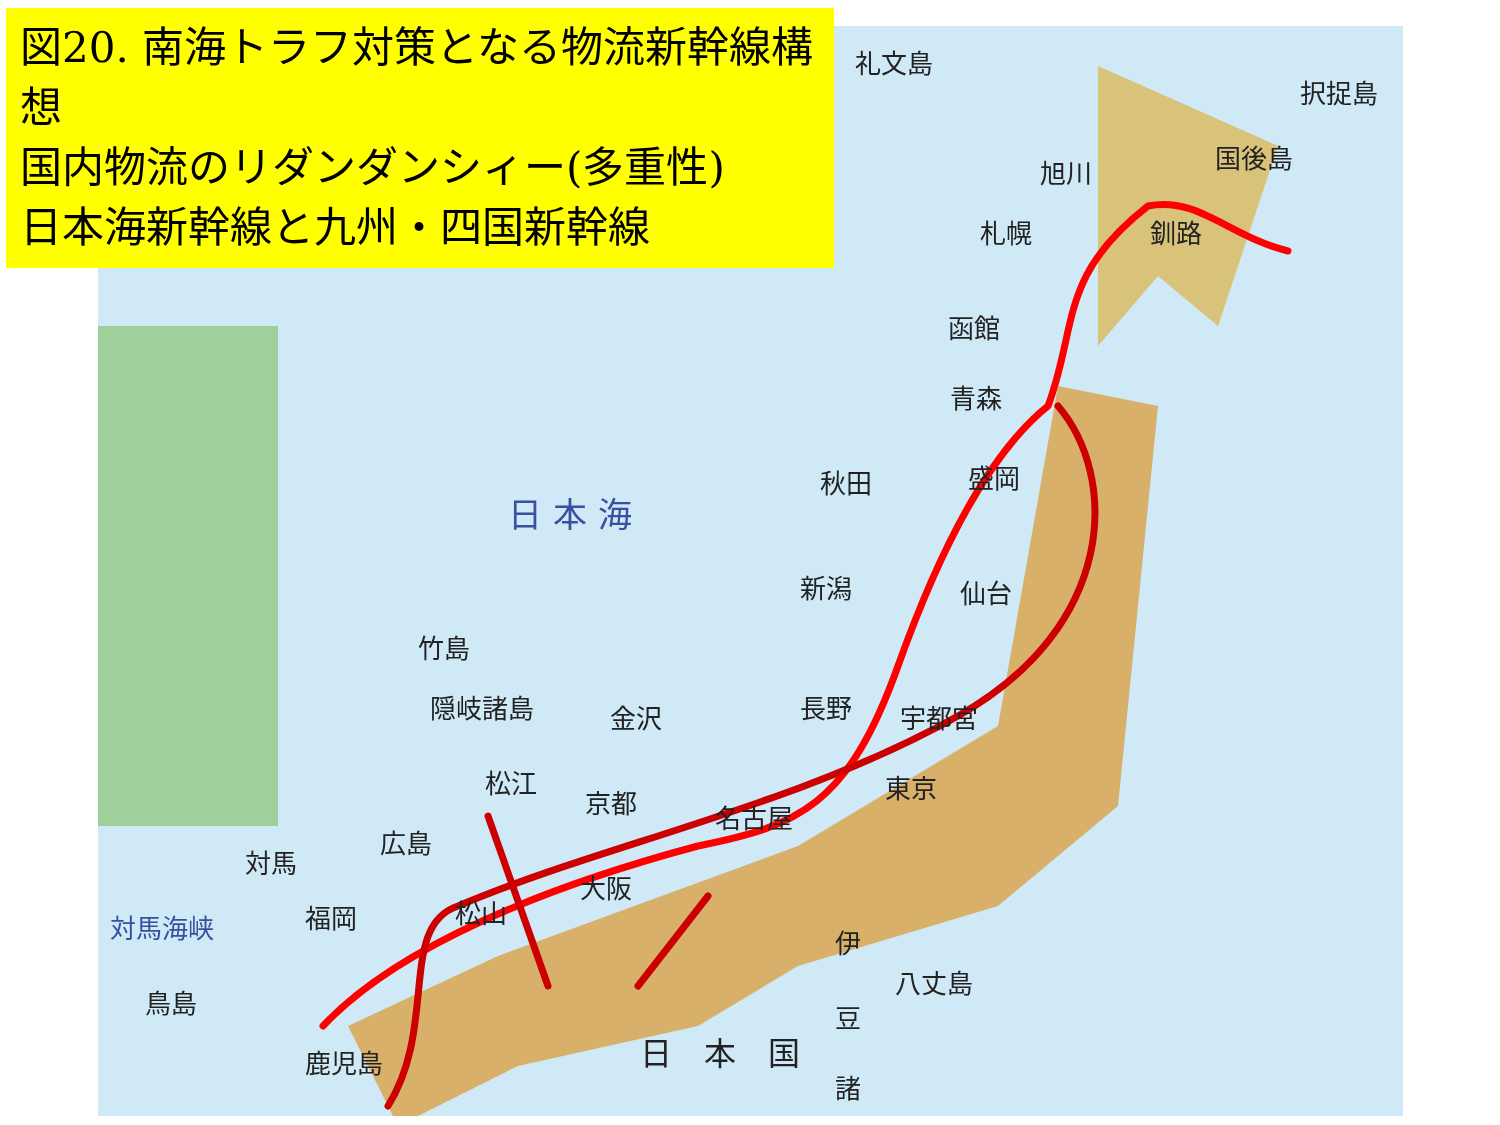図20. 南海トラフ対策となる物流新幹線構想
国内物流のリダンダンシィー(多重性)
日本海新幹線と九州・四国新幹線
礼文島
択捉島
国後島 旭川
札幌 釧路
函館
青森
秋田 盛岡
日 本 海
新潟 仙台
竹島
隠岐諸島 金沢 長野 宇都宮
松江
京都 東京
名古屋
広島
対馬
大阪
対馬海峡 福岡 松山
伊
八丈島
鳥島 豆
鹿児島 日　本　国
諸